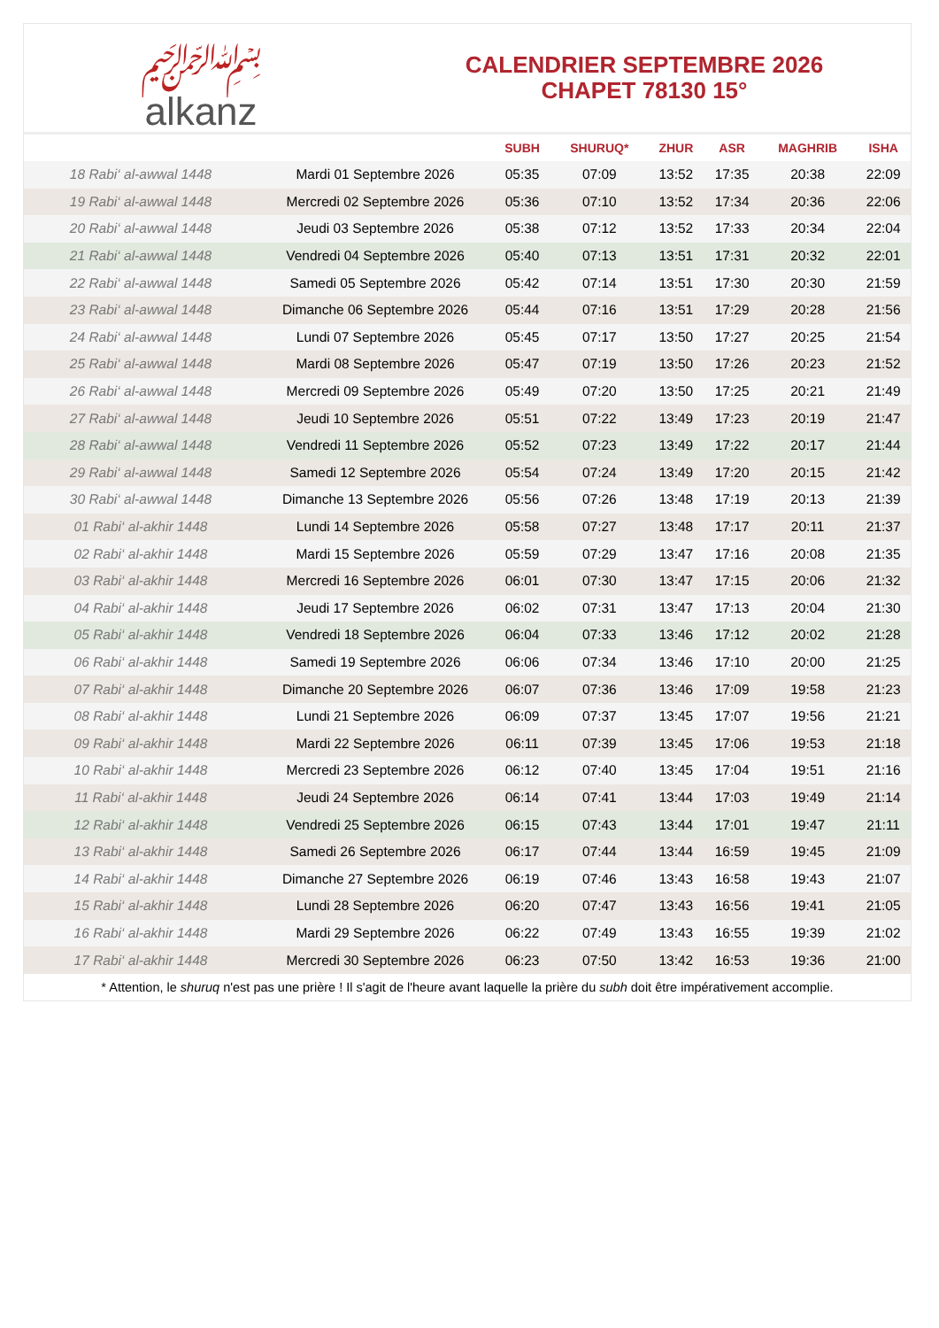﷽
alkanz
CALENDRIER SEPTEMBRE 2026
CHAPET 78130 15°
| | | SUBH | SHURUQ* | ZHUR | ASR | MAGHRIB | ISHA |
| --- | --- | --- | --- | --- | --- | --- | --- |
| 18 Rabi‘ al-awwal 1448 | Mardi 01 Septembre 2026 | 05:35 | 07:09 | 13:52 | 17:35 | 20:38 | 22:09 |
| 19 Rabi‘ al-awwal 1448 | Mercredi 02 Septembre 2026 | 05:36 | 07:10 | 13:52 | 17:34 | 20:36 | 22:06 |
| 20 Rabi‘ al-awwal 1448 | Jeudi 03 Septembre 2026 | 05:38 | 07:12 | 13:52 | 17:33 | 20:34 | 22:04 |
| 21 Rabi‘ al-awwal 1448 | Vendredi 04 Septembre 2026 | 05:40 | 07:13 | 13:51 | 17:31 | 20:32 | 22:01 |
| 22 Rabi‘ al-awwal 1448 | Samedi 05 Septembre 2026 | 05:42 | 07:14 | 13:51 | 17:30 | 20:30 | 21:59 |
| 23 Rabi‘ al-awwal 1448 | Dimanche 06 Septembre 2026 | 05:44 | 07:16 | 13:51 | 17:29 | 20:28 | 21:56 |
| 24 Rabi‘ al-awwal 1448 | Lundi 07 Septembre 2026 | 05:45 | 07:17 | 13:50 | 17:27 | 20:25 | 21:54 |
| 25 Rabi‘ al-awwal 1448 | Mardi 08 Septembre 2026 | 05:47 | 07:19 | 13:50 | 17:26 | 20:23 | 21:52 |
| 26 Rabi‘ al-awwal 1448 | Mercredi 09 Septembre 2026 | 05:49 | 07:20 | 13:50 | 17:25 | 20:21 | 21:49 |
| 27 Rabi‘ al-awwal 1448 | Jeudi 10 Septembre 2026 | 05:51 | 07:22 | 13:49 | 17:23 | 20:19 | 21:47 |
| 28 Rabi‘ al-awwal 1448 | Vendredi 11 Septembre 2026 | 05:52 | 07:23 | 13:49 | 17:22 | 20:17 | 21:44 |
| 29 Rabi‘ al-awwal 1448 | Samedi 12 Septembre 2026 | 05:54 | 07:24 | 13:49 | 17:20 | 20:15 | 21:42 |
| 30 Rabi‘ al-awwal 1448 | Dimanche 13 Septembre 2026 | 05:56 | 07:26 | 13:48 | 17:19 | 20:13 | 21:39 |
| 01 Rabi‘ al-akhir 1448 | Lundi 14 Septembre 2026 | 05:58 | 07:27 | 13:48 | 17:17 | 20:11 | 21:37 |
| 02 Rabi‘ al-akhir 1448 | Mardi 15 Septembre 2026 | 05:59 | 07:29 | 13:47 | 17:16 | 20:08 | 21:35 |
| 03 Rabi‘ al-akhir 1448 | Mercredi 16 Septembre 2026 | 06:01 | 07:30 | 13:47 | 17:15 | 20:06 | 21:32 |
| 04 Rabi‘ al-akhir 1448 | Jeudi 17 Septembre 2026 | 06:02 | 07:31 | 13:47 | 17:13 | 20:04 | 21:30 |
| 05 Rabi‘ al-akhir 1448 | Vendredi 18 Septembre 2026 | 06:04 | 07:33 | 13:46 | 17:12 | 20:02 | 21:28 |
| 06 Rabi‘ al-akhir 1448 | Samedi 19 Septembre 2026 | 06:06 | 07:34 | 13:46 | 17:10 | 20:00 | 21:25 |
| 07 Rabi‘ al-akhir 1448 | Dimanche 20 Septembre 2026 | 06:07 | 07:36 | 13:46 | 17:09 | 19:58 | 21:23 |
| 08 Rabi‘ al-akhir 1448 | Lundi 21 Septembre 2026 | 06:09 | 07:37 | 13:45 | 17:07 | 19:56 | 21:21 |
| 09 Rabi‘ al-akhir 1448 | Mardi 22 Septembre 2026 | 06:11 | 07:39 | 13:45 | 17:06 | 19:53 | 21:18 |
| 10 Rabi‘ al-akhir 1448 | Mercredi 23 Septembre 2026 | 06:12 | 07:40 | 13:45 | 17:04 | 19:51 | 21:16 |
| 11 Rabi‘ al-akhir 1448 | Jeudi 24 Septembre 2026 | 06:14 | 07:41 | 13:44 | 17:03 | 19:49 | 21:14 |
| 12 Rabi‘ al-akhir 1448 | Vendredi 25 Septembre 2026 | 06:15 | 07:43 | 13:44 | 17:01 | 19:47 | 21:11 |
| 13 Rabi‘ al-akhir 1448 | Samedi 26 Septembre 2026 | 06:17 | 07:44 | 13:44 | 16:59 | 19:45 | 21:09 |
| 14 Rabi‘ al-akhir 1448 | Dimanche 27 Septembre 2026 | 06:19 | 07:46 | 13:43 | 16:58 | 19:43 | 21:07 |
| 15 Rabi‘ al-akhir 1448 | Lundi 28 Septembre 2026 | 06:20 | 07:47 | 13:43 | 16:56 | 19:41 | 21:05 |
| 16 Rabi‘ al-akhir 1448 | Mardi 29 Septembre 2026 | 06:22 | 07:49 | 13:43 | 16:55 | 19:39 | 21:02 |
| 17 Rabi‘ al-akhir 1448 | Mercredi 30 Septembre 2026 | 06:23 | 07:50 | 13:42 | 16:53 | 19:36 | 21:00 |
* Attention, le shuruq n'est pas une prière ! Il s'agit de l'heure avant laquelle la prière du subh doit être impérativement accomplie.